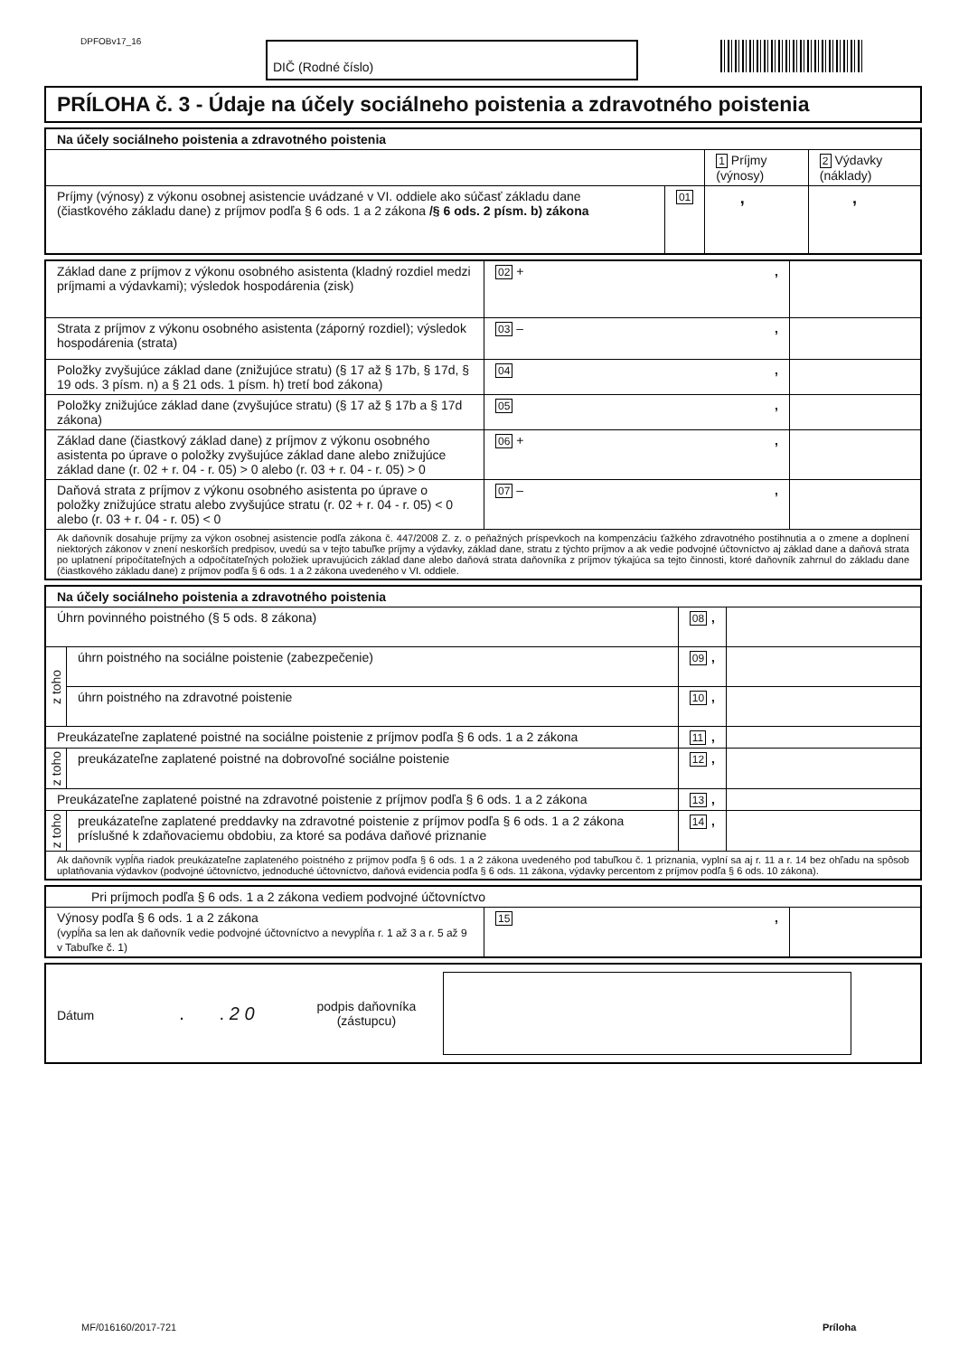DPFOBv17_16 DIČ (Rodné číslo)
PRÍLOHA č. 3 - Údaje na účely sociálneho poistenia a zdravotného poistenia
| Na účely sociálneho poistenia a zdravotného poistenia | | | |
| | | 1 Príjmy (výnosy) | 2 Výdavky (náklady) |
| Príjmy (výnosy) z výkonu osobnej asistencie uvádzané v VI. oddiele ako súčasť základu dane (čiastkového základu dane) z príjmov podľa § 6 ods. 1 a 2 zákona /§ 6 ods. 2 písm. b) zákona | 01 | , | , |
| Základ dane z príjmov z výkonu osobného asistenta (kladný rozdiel medzi príjmami a výdavkami); výsledok hospodárenia (zisk) | 02 + , | |
| Strata z príjmov z výkonu osobného asistenta (záporný rozdiel); výsledok hospodárenia (strata) | 03 – , | |
| Položky zvyšujúce základ dane (znižujúce stratu) (§ 17 až § 17b, § 17d, § 19 ods. 3 písm. n) a § 21 ods. 1 písm. h) tretí bod zákona) | 04 , | |
| Položky znižujúce základ dane (zvyšujúce stratu) (§ 17 až § 17b a § 17d zákona) | 05 , | |
| Základ dane (čiastkový základ dane) z príjmov z výkonu osobného asistenta po úprave o položky zvyšujúce základ dane alebo znižujúce základ dane (r. 02 + r. 04 - r. 05) > 0 alebo (r. 03 + r. 04 - r. 05) > 0 | 06 + , | |
| Daňová strata z príjmov z výkonu osobného asistenta po úprave o položky znižujúce stratu alebo zvyšujúce stratu (r. 02 + r. 04 - r. 05) < 0 alebo (r. 03 + r. 04 - r. 05) < 0 | 07 – , | |
| Ak daňovník dosahuje príjmy za výkon osobnej asistencie podľa zákona č. 447/2008 Z. z. o peňažných príspevkoch na kompenzáciu ťažkého zdravotného postihnutia a o zmene a doplnení niektorých zákonov v znení neskorších predpisov, uvedú sa v tejto tabuľke príjmy a výdavky, základ dane, stratu z týchto príjmov a ak vedie podvojné účtovníctvo aj základ dane a daňová strata po uplatnení pripočítateľných a odpočítateľných položiek upravujúcich základ dane alebo daňová strata daňovníka z príjmov týkajúca sa tejto činnosti, ktoré daňovník zahrnul do základu dane (čiastkového základu dane) z príjmov podľa § 6 ods. 1 a 2 zákona uvedeného v VI. oddiele. | | |
| Na účely sociálneho poistenia a zdravotného poistenia | | | |
| Úhrn povinného poistného (§ 5 ods. 8 zákona) | | 08 , | |
| z toho | úhrn poistného na sociálne poistenie (zabezpečenie) | 09 , | |
| | úhrn poistného na zdravotné poistenie | 10 , | |
| Preukázateľne zaplatené poistné na sociálne poistenie z príjmov podľa § 6 ods. 1 a 2 zákona | | 11 , | |
| z toho | preukázateľne zaplatené poistné na dobrovoľné sociálne poistenie | 12 , | |
| Preukázateľne zaplatené poistné na zdravotné poistenie z príjmov podľa § 6 ods. 1 a 2 zákona | | 13 , | |
| z toho | preukázateľne zaplatené preddavky na zdravotné poistenie z príjmov podľa § 6 ods. 1 a 2 zákona príslušné k zdaňovaciemu obdobiu, za ktoré sa podáva daňové priznanie | 14 , | |
| Ak daňovník vypĺňa riadok preukázateľne zaplateného poistného z príjmov podľa § 6 ods. 1 a 2 zákona uvedeného pod tabuľkou č. 1 priznania, vyplní sa aj r. 11 a r. 14 bez ohľadu na spôsob uplatňovania výdavkov (podvojné účtovníctvo, jednoduché účtovníctvo, daňová evidencia podľa § 6 ods. 11 zákona, výdavky percentom z príjmov podľa § 6 ods. 10 zákona). | | | |
| Pri príjmoch podľa § 6 ods. 1 a 2 zákona vediem podvojné účtovníctvo | | |
| Výnosy podľa § 6 ods. 1 a 2 zákona (vypĺňa sa len ak daňovník vedie podvojné účtovníctvo a nevypĺňa r. 1 až 3 a r. 5 až 9 v Tabuľke č. 1) | 15 , | |
| Dátum . . 2 0 | podpis daňovníka (zástupcu) | |
MF/016160/2017-721 Príloha